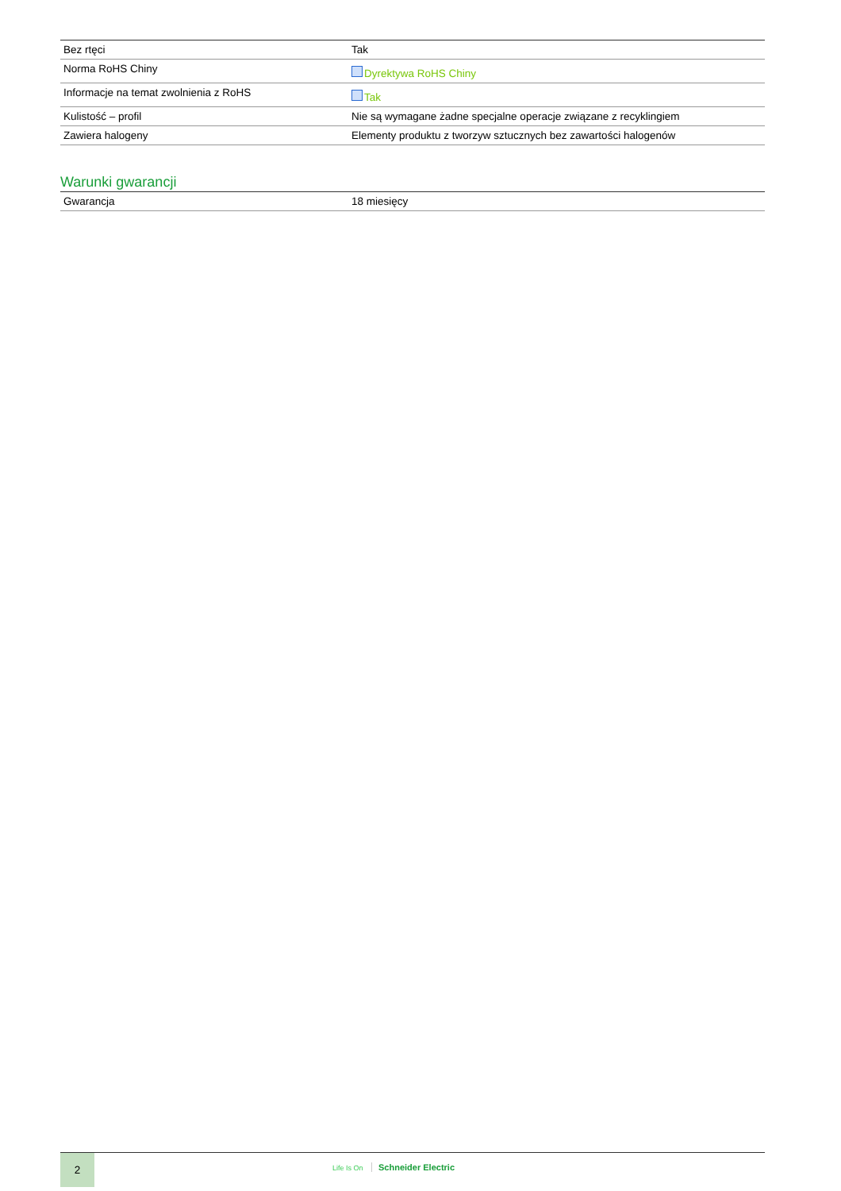| Bez rtęci | Tak |
| Norma RoHS Chiny | Dyrektywa RoHS Chiny |
| Informacje na temat zwolnienia z RoHS | Tak |
| Kulistość – profil | Nie są wymagane żadne specjalne operacje związane z recyklingiem |
| Zawiera halogeny | Elementy produktu z tworzyw sztucznych bez zawartości halogenów |
Warunki gwarancji
| Gwarancja | 18 miesięcy |
2
Life Is On Schneider Electric